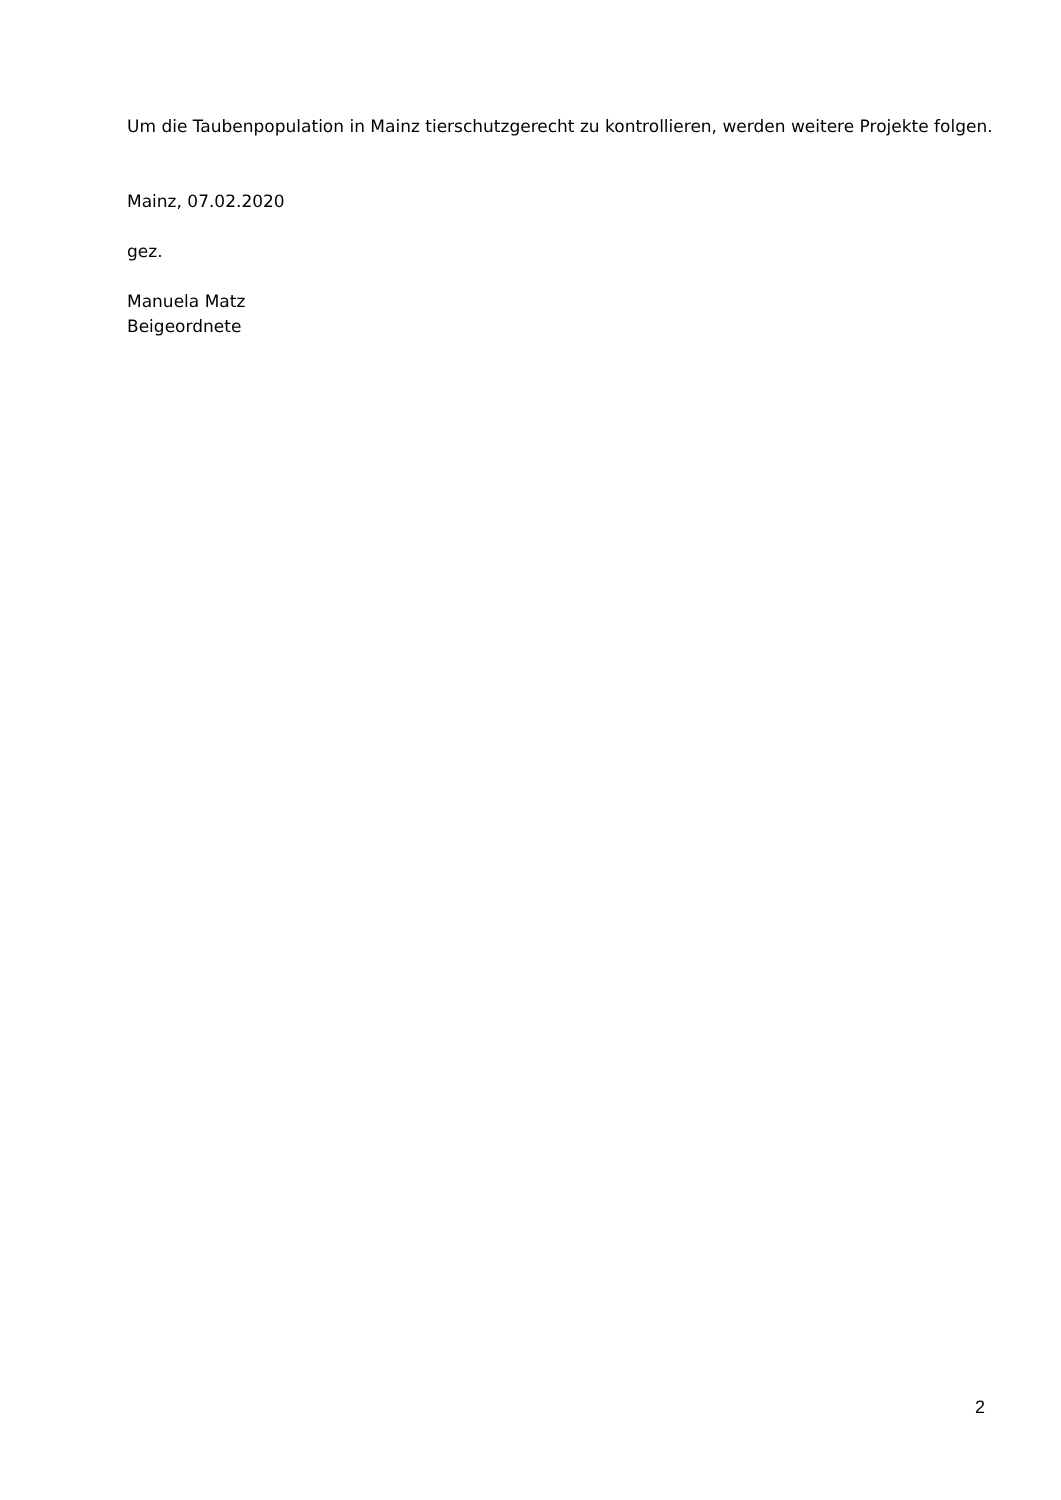Um die Taubenpopulation in Mainz tierschutzgerecht zu kontrollieren, werden weitere Projekte folgen.
Mainz, 07.02.2020
gez.
Manuela Matz
Beigeordnete
2